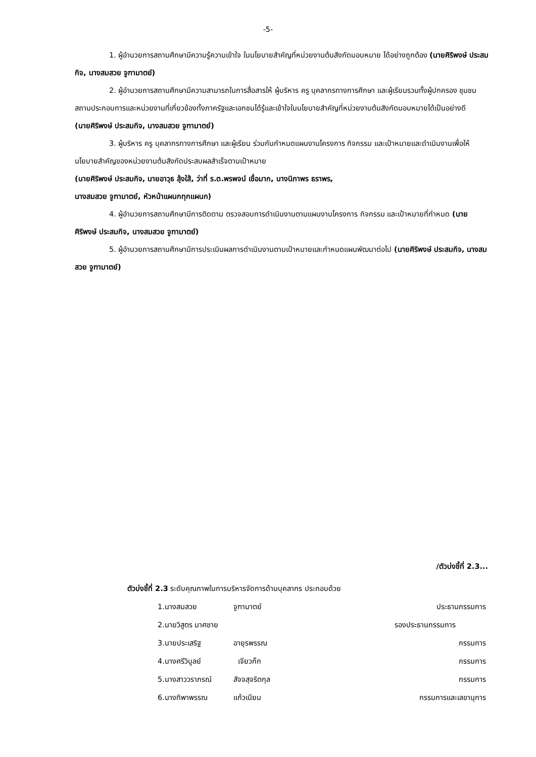-5-
1. ผู้อำนวยการสถานศึกษามีความรู้ความเข้าใจ ในนโยบายสำคัญที่หน่วยงานต้นสังกัดมอบหมาย ได้อย่างถูกต้อง (นายศิริพงษ์ ประสมกิจ, นางสมสวย จูฑามาตย์)
2. ผู้อำนวยการสถานศึกษามีความสามารถในการสื่อสารให้ ผู้บริหาร ครู บุคลากรทางการศึกษา และผู้เรียนรวมทั้งผู้ปกครอง ชุมชน สถานประกอบการและหน่วยงานที่เกี่ยวข้องทั้งภาครัฐและเอกชนได้รู้และเข้าใจในนโยบายสำคัญที่หน่วยงานต้นสังกัดมอบหมายได้เป็นอย่างดี
(นายศิริพงษ์ ประสมกิจ, นางสมสวย จูฑามาตย์)
3. ผู้บริหาร ครู บุคลากรทางการศึกษา และผู้เรียน ร่วมกันกำหนดแผนงานโครงการ กิจกรรม และเป้าหมายและดำเนินงานเพื่อให้นโยบายสำคัญของหน่วยงานต้นสังกัดประสบผลสำเร็จตามเป้าหมาย
(นายศิริพงษ์ ประสมกิจ, นายอาวุธ ลุ้งใส้, ว่าที่ ร.ต.พรพจน์ เชื่อมาก, นางนิภาพร ธราพร,
นางสมสวย จูฑามาตย์, หัวหน้าแผนกทุกแผนก)
4. ผู้อำนวยการสถานศึกษามีการติดตาม ตรวจสอบการดำเนินงานตามแผนงานโครงการ กิจกรรม และเป้าหมายที่กำหนด (นายศิริพงษ์ ประสมกิจ, นางสมสวย จูฑามาตย์)
5. ผู้อำนวยการสถานศึกษามีการประเมินผลการดำเนินงานตามเป้าหมายและกำหนดแผนพัฒนาต่อไป (นายศิริพงษ์ ประสมกิจ, นางสมสวย จูฑามาตย์)
/ตัวบ่งชี้ที่ 2.3...
ตัวบ่งชี้ที่ 2.3 ระดับคุณภาพในการบริหารจัดการด้านบุคลากร ประกอบด้วย
1.นางสมสวย จูฑามาตย์ ประธานกรรมการ
2.นายวิสูตร มาศชาย รองประธานกรรมการ
3.นายประเสริฐ อายุรพรรณ กรรมการ
4.นางศรีวิบูลย์ เจียวก๊ก กรรมการ
5.นางสาววราภรณ์ สัจจสุจริตกุล กรรมการ
6.นางทิพาพรรณ แก้วเนียม กรรมการและเลขานุการ